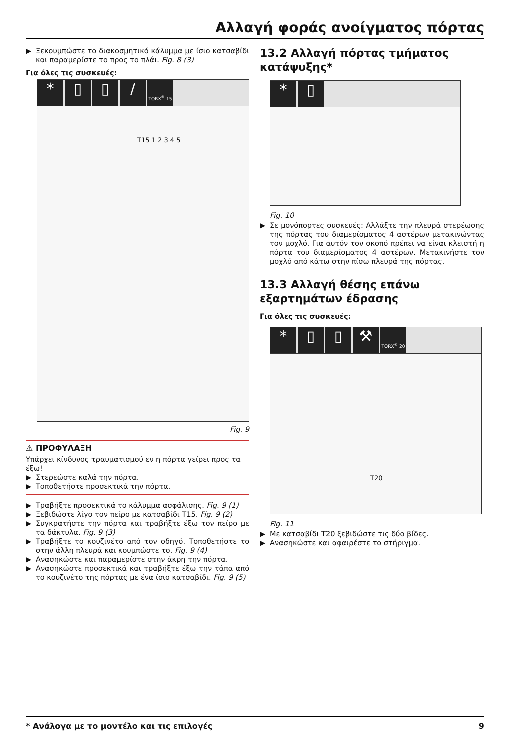Αλλαγή φοράς ανοίγματος πόρτας
▶ Ξεκουμπώστε το διακοσμητικό κάλυμμα με ίσιο κατσαβίδι και παραμερίστε το προς το πλάι. Fig. 8 (3)
Για όλες τις συσκευές:
* ▯ ▯ /
TORX<sup>®</sup> 15
T15 1 2 3 4 5
Fig. 9
⚠ ΠΡΟΦΥΛΑΞΗ
Υπάρχει κίνδυνος τραυματισμού εν η πόρτα γείρει προς τα έξω!
▶ Στερεώστε καλά την πόρτα.
▶ Τοποθετήστε προσεκτικά την πόρτα.
▶ Τραβήξτε προσεκτικά το κάλυμμα ασφάλισης. Fig. 9 (1)
▶ Ξεβιδώστε λίγο τον πείρο με κατσαβίδι T15. Fig. 9 (2)
▶ Συγκρατήστε την πόρτα και τραβήξτε έξω τον πείρο με τα δάκτυλα. Fig. 9 (3)
▶ Τραβήξτε το κουζινέτο από τον οδηγό. Τοποθετήστε το στην άλλη πλευρά και κουμπώστε το. Fig. 9 (4)
▶ Ανασηκώστε και παραμερίστε στην άκρη την πόρτα.
▶ Ανασηκώστε προσεκτικά και τραβήξτε έξω την τάπα από το κουζινέτο της πόρτας με ένα ίσιο κατσαβίδι. Fig. 9 (5)
13.2 Αλλαγή πόρτας τμήματος κατάψυξης*
* ▯
Fig. 10
▶ Σε μονόπορτες συσκευές: Αλλάξτε την πλευρά στερέωσης της πόρτας του διαμερίσματος 4 αστέρων μετακινώντας τον μοχλό. Για αυτόν τον σκοπό πρέπει να είναι κλειστή η πόρτα του διαμερίσματος 4 αστέρων. Μετακινήστε τον μοχλό από κάτω στην πίσω πλευρά της πόρτας.
13.3 Αλλαγή θέσης επάνω εξαρτημάτων έδρασης
Για όλες τις συσκευές:
* ▯ ▯ ⚒
TORX<sup>®</sup> 20
T20
Fig. 11
▶ Με κατσαβίδι T20 ξεβιδώστε τις δύο βίδες.
▶ Ανασηκώστε και αφαιρέστε το στήριγμα.
* Ανάλογα με το μοντέλο και τις επιλογές 9